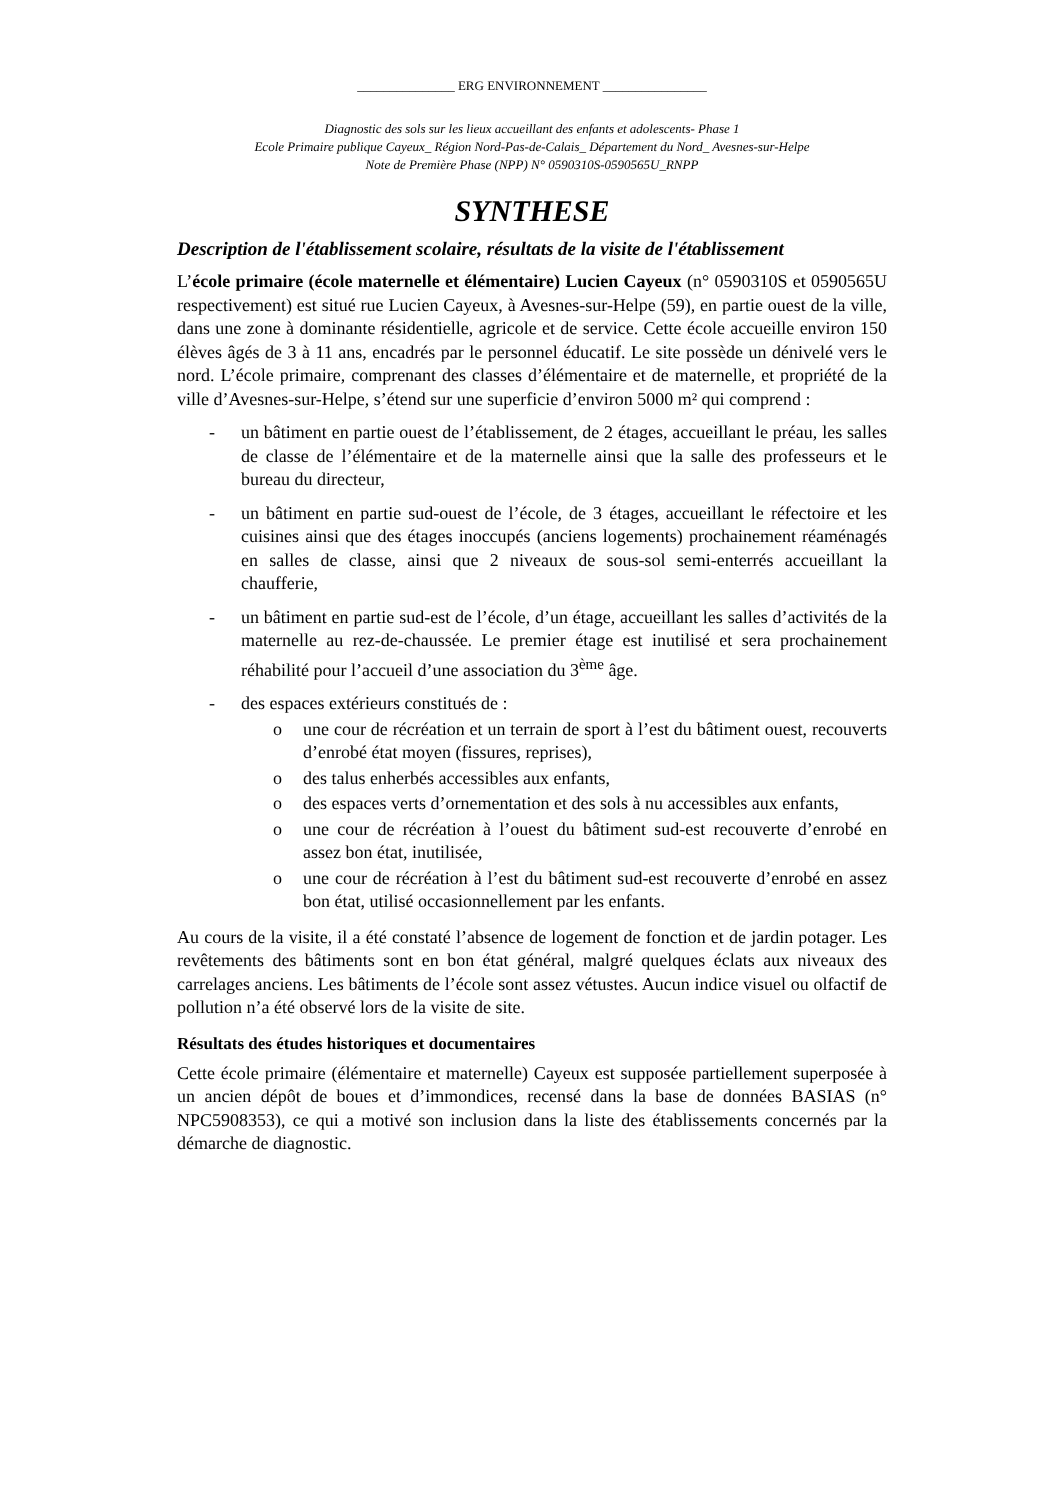_______________ ERG ENVIRONNEMENT ________________
Diagnostic des sols sur les lieux accueillant des enfants et adolescents- Phase 1
Ecole Primaire publique Cayeux_ Région Nord-Pas-de-Calais_ Département du Nord_ Avesnes-sur-Helpe
Note de Première Phase (NPP) N° 0590310S-0590565U_RNPP
SYNTHESE
Description de l'établissement scolaire, résultats de la visite de l'établissement
L’école primaire (école maternelle et élémentaire) Lucien Cayeux (n° 0590310S et 0590565U respectivement) est situé rue Lucien Cayeux, à Avesnes-sur-Helpe (59), en partie ouest de la ville, dans une zone à dominante résidentielle, agricole et de service. Cette école accueille environ 150 élèves âgés de 3 à 11 ans, encadrés par le personnel éducatif. Le site possède un dénivelé vers le nord. L’école primaire, comprenant des classes d’élémentaire et de maternelle, et propriété de la ville d’Avesnes-sur-Helpe, s’étend sur une superficie d’environ 5000 m² qui comprend :
- un bâtiment en partie ouest de l’établissement, de 2 étages, accueillant le préau, les salles de classe de l’élémentaire et de la maternelle ainsi que la salle des professeurs et le bureau du directeur,
- un bâtiment en partie sud-ouest de l’école, de 3 étages, accueillant le réfectoire et les cuisines ainsi que des étages inoccupés (anciens logements) prochainement réaménagés en salles de classe, ainsi que 2 niveaux de sous-sol semi-enterrés accueillant la chaufferie,
- un bâtiment en partie sud-est de l’école, d’un étage, accueillant les salles d’activités de la maternelle au rez-de-chaussée. Le premier étage est inutilisé et sera prochainement réhabilité pour l’accueil d’une association du 3<sup>ème</sup> âge.
- des espaces extérieurs constitués de :
o une cour de récréation et un terrain de sport à l’est du bâtiment ouest, recouverts d’enrobé état moyen (fissures, reprises),
o des talus enherbés accessibles aux enfants,
o des espaces verts d’ornementation et des sols à nu accessibles aux enfants,
o une cour de récréation à l’ouest du bâtiment sud-est recouverte d’enrobé en assez bon état, inutilisée,
o une cour de récréation à l’est du bâtiment sud-est recouverte d’enrobé en assez bon état, utilisé occasionnellement par les enfants.
Au cours de la visite, il a été constaté l’absence de logement de fonction et de jardin potager. Les revêtements des bâtiments sont en bon état général, malgré quelques éclats aux niveaux des carrelages anciens. Les bâtiments de l’école sont assez vétustes. Aucun indice visuel ou olfactif de pollution n’a été observé lors de la visite de site.
Résultats des études historiques et documentaires
Cette école primaire (élémentaire et maternelle) Cayeux est supposée partiellement superposée à un ancien dépôt de boues et d’immondices, recensé dans la base de données BASIAS (n° NPC5908353), ce qui a motivé son inclusion dans la liste des établissements concernés par la démarche de diagnostic.